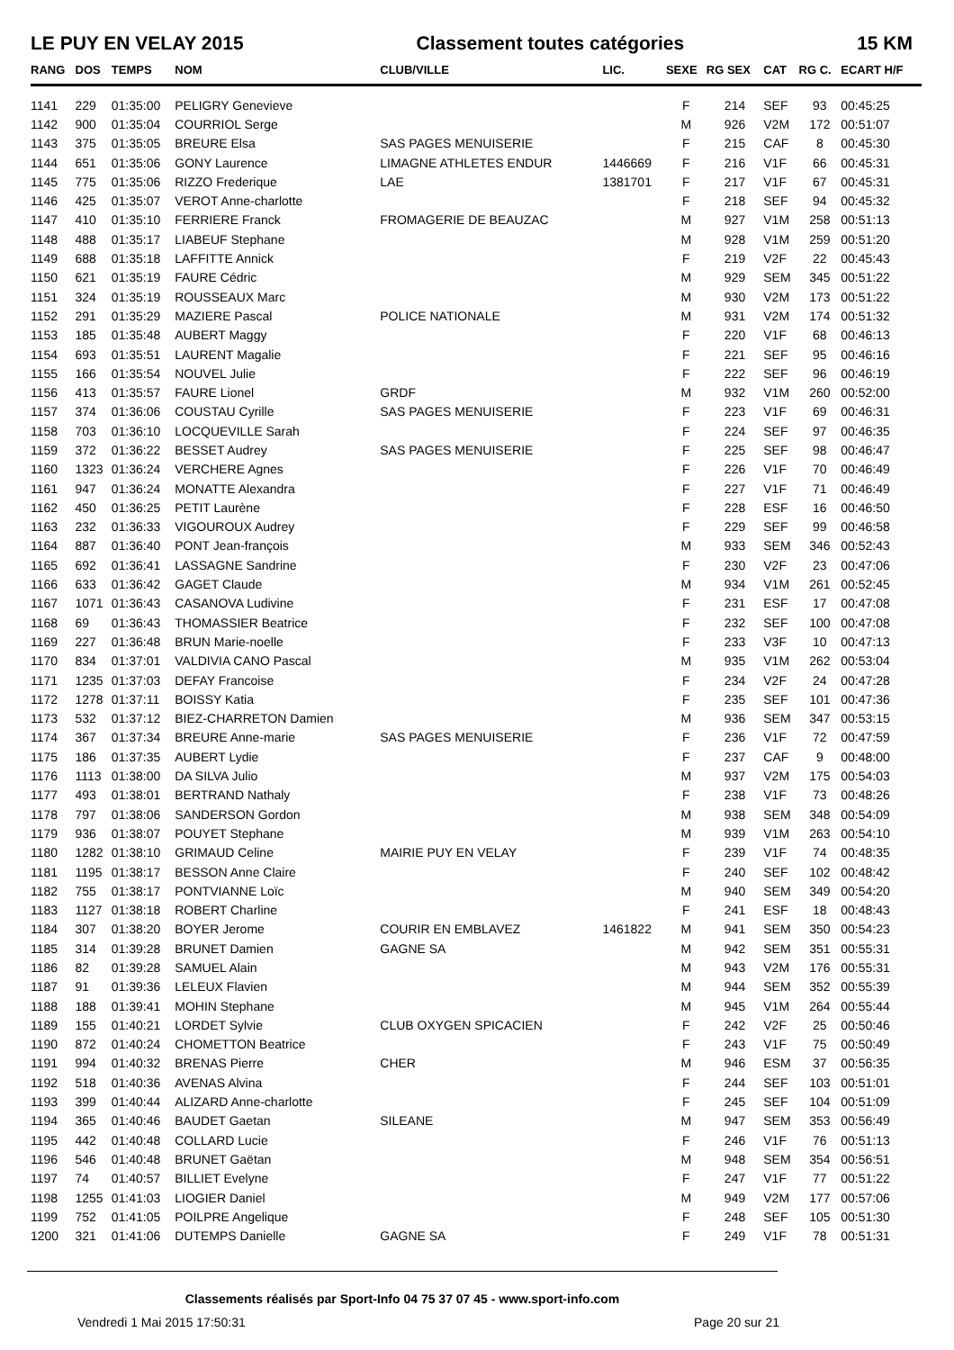LE PUY EN VELAY 2015 Classement toutes catégories 15 KM
| RANG | DOS | TEMPS | NOM | CLUB/VILLE | LIC. | SEXE | RG SEX | CAT | RG C. | ECART H/F |
| --- | --- | --- | --- | --- | --- | --- | --- | --- | --- | --- |
| 1141 | 229 | 01:35:00 | PELIGRY Genevieve | | | F | 214 | SEF | 93 | 00:45:25 |
| 1142 | 900 | 01:35:04 | COURRIOL Serge | | | M | 926 | V2M | 172 | 00:51:07 |
| 1143 | 375 | 01:35:05 | BREURE Elsa | SAS PAGES MENUISERIE | | F | 215 | CAF | 8 | 00:45:30 |
| 1144 | 651 | 01:35:06 | GONY Laurence | LIMAGNE ATHLETES ENDUR | 1446669 | F | 216 | V1F | 66 | 00:45:31 |
| 1145 | 775 | 01:35:06 | RIZZO Frederique | LAE | 1381701 | F | 217 | V1F | 67 | 00:45:31 |
| 1146 | 425 | 01:35:07 | VEROT Anne-charlotte | | | F | 218 | SEF | 94 | 00:45:32 |
| 1147 | 410 | 01:35:10 | FERRIERE Franck | FROMAGERIE DE BEAUZAC | | M | 927 | V1M | 258 | 00:51:13 |
| 1148 | 488 | 01:35:17 | LIABEUF Stephane | | | M | 928 | V1M | 259 | 00:51:20 |
| 1149 | 688 | 01:35:18 | LAFFITTE Annick | | | F | 219 | V2F | 22 | 00:45:43 |
| 1150 | 621 | 01:35:19 | FAURE Cédric | | | M | 929 | SEM | 345 | 00:51:22 |
| 1151 | 324 | 01:35:19 | ROUSSEAUX Marc | | | M | 930 | V2M | 173 | 00:51:22 |
| 1152 | 291 | 01:35:29 | MAZIERE Pascal | POLICE NATIONALE | | M | 931 | V2M | 174 | 00:51:32 |
| 1153 | 185 | 01:35:48 | AUBERT Maggy | | | F | 220 | V1F | 68 | 00:46:13 |
| 1154 | 693 | 01:35:51 | LAURENT Magalie | | | F | 221 | SEF | 95 | 00:46:16 |
| 1155 | 166 | 01:35:54 | NOUVEL Julie | | | F | 222 | SEF | 96 | 00:46:19 |
| 1156 | 413 | 01:35:57 | FAURE Lionel | GRDF | | M | 932 | V1M | 260 | 00:52:00 |
| 1157 | 374 | 01:36:06 | COUSTAU Cyrille | SAS PAGES MENUISERIE | | F | 223 | V1F | 69 | 00:46:31 |
| 1158 | 703 | 01:36:10 | LOCQUEVILLE Sarah | | | F | 224 | SEF | 97 | 00:46:35 |
| 1159 | 372 | 01:36:22 | BESSET Audrey | SAS PAGES MENUISERIE | | F | 225 | SEF | 98 | 00:46:47 |
| 1160 | 1323 | 01:36:24 | VERCHERE Agnes | | | F | 226 | V1F | 70 | 00:46:49 |
| 1161 | 947 | 01:36:24 | MONATTE Alexandra | | | F | 227 | V1F | 71 | 00:46:49 |
| 1162 | 450 | 01:36:25 | PETIT Laurène | | | F | 228 | ESF | 16 | 00:46:50 |
| 1163 | 232 | 01:36:33 | VIGOUROUX Audrey | | | F | 229 | SEF | 99 | 00:46:58 |
| 1164 | 887 | 01:36:40 | PONT Jean-françois | | | M | 933 | SEM | 346 | 00:52:43 |
| 1165 | 692 | 01:36:41 | LASSAGNE Sandrine | | | F | 230 | V2F | 23 | 00:47:06 |
| 1166 | 633 | 01:36:42 | GAGET Claude | | | M | 934 | V1M | 261 | 00:52:45 |
| 1167 | 1071 | 01:36:43 | CASANOVA Ludivine | | | F | 231 | ESF | 17 | 00:47:08 |
| 1168 | 69 | 01:36:43 | THOMASSIER Beatrice | | | F | 232 | SEF | 100 | 00:47:08 |
| 1169 | 227 | 01:36:48 | BRUN Marie-noelle | | | F | 233 | V3F | 10 | 00:47:13 |
| 1170 | 834 | 01:37:01 | VALDIVIA CANO Pascal | | | M | 935 | V1M | 262 | 00:53:04 |
| 1171 | 1235 | 01:37:03 | DEFAY Francoise | | | F | 234 | V2F | 24 | 00:47:28 |
| 1172 | 1278 | 01:37:11 | BOISSY Katia | | | F | 235 | SEF | 101 | 00:47:36 |
| 1173 | 532 | 01:37:12 | BIEZ-CHARRETON Damien | | | M | 936 | SEM | 347 | 00:53:15 |
| 1174 | 367 | 01:37:34 | BREURE Anne-marie | SAS PAGES MENUISERIE | | F | 236 | V1F | 72 | 00:47:59 |
| 1175 | 186 | 01:37:35 | AUBERT Lydie | | | F | 237 | CAF | 9 | 00:48:00 |
| 1176 | 1113 | 01:38:00 | DA SILVA Julio | | | M | 937 | V2M | 175 | 00:54:03 |
| 1177 | 493 | 01:38:01 | BERTRAND Nathaly | | | F | 238 | V1F | 73 | 00:48:26 |
| 1178 | 797 | 01:38:06 | SANDERSON Gordon | | | M | 938 | SEM | 348 | 00:54:09 |
| 1179 | 936 | 01:38:07 | POUYET Stephane | | | M | 939 | V1M | 263 | 00:54:10 |
| 1180 | 1282 | 01:38:10 | GRIMAUD Celine | MAIRIE PUY EN VELAY | | F | 239 | V1F | 74 | 00:48:35 |
| 1181 | 1195 | 01:38:17 | BESSON Anne Claire | | | F | 240 | SEF | 102 | 00:48:42 |
| 1182 | 755 | 01:38:17 | PONTVIANNE Loïc | | | M | 940 | SEM | 349 | 00:54:20 |
| 1183 | 1127 | 01:38:18 | ROBERT Charline | | | F | 241 | ESF | 18 | 00:48:43 |
| 1184 | 307 | 01:38:20 | BOYER Jerome | COURIR EN EMBLAVEZ | 1461822 | M | 941 | SEM | 350 | 00:54:23 |
| 1185 | 314 | 01:39:28 | BRUNET Damien | GAGNE SA | | M | 942 | SEM | 351 | 00:55:31 |
| 1186 | 82 | 01:39:28 | SAMUEL Alain | | | M | 943 | V2M | 176 | 00:55:31 |
| 1187 | 91 | 01:39:36 | LELEUX Flavien | | | M | 944 | SEM | 352 | 00:55:39 |
| 1188 | 188 | 01:39:41 | MOHIN Stephane | | | M | 945 | V1M | 264 | 00:55:44 |
| 1189 | 155 | 01:40:21 | LORDET Sylvie | CLUB OXYGEN SPICACIEN | | F | 242 | V2F | 25 | 00:50:46 |
| 1190 | 872 | 01:40:24 | CHOMETTON Beatrice | | | F | 243 | V1F | 75 | 00:50:49 |
| 1191 | 994 | 01:40:32 | BRENAS Pierre | CHER | | M | 946 | ESM | 37 | 00:56:35 |
| 1192 | 518 | 01:40:36 | AVENAS Alvina | | | F | 244 | SEF | 103 | 00:51:01 |
| 1193 | 399 | 01:40:44 | ALIZARD Anne-charlotte | | | F | 245 | SEF | 104 | 00:51:09 |
| 1194 | 365 | 01:40:46 | BAUDET Gaetan | SILEANE | | M | 947 | SEM | 353 | 00:56:49 |
| 1195 | 442 | 01:40:48 | COLLARD Lucie | | | F | 246 | V1F | 76 | 00:51:13 |
| 1196 | 546 | 01:40:48 | BRUNET Gaëtan | | | M | 948 | SEM | 354 | 00:56:51 |
| 1197 | 74 | 01:40:57 | BILLIET Evelyne | | | F | 247 | V1F | 77 | 00:51:22 |
| 1198 | 1255 | 01:41:03 | LIOGIER Daniel | | | M | 949 | V2M | 177 | 00:57:06 |
| 1199 | 752 | 01:41:05 | POILPRE Angelique | | | F | 248 | SEF | 105 | 00:51:30 |
| 1200 | 321 | 01:41:06 | DUTEMPS Danielle | GAGNE SA | | F | 249 | V1F | 78 | 00:51:31 |
Classements réalisés par Sport-Info 04 75 37 07 45 - www.sport-info.com
Vendredi 1 Mai 2015 17:50:31 Page 20 sur 21